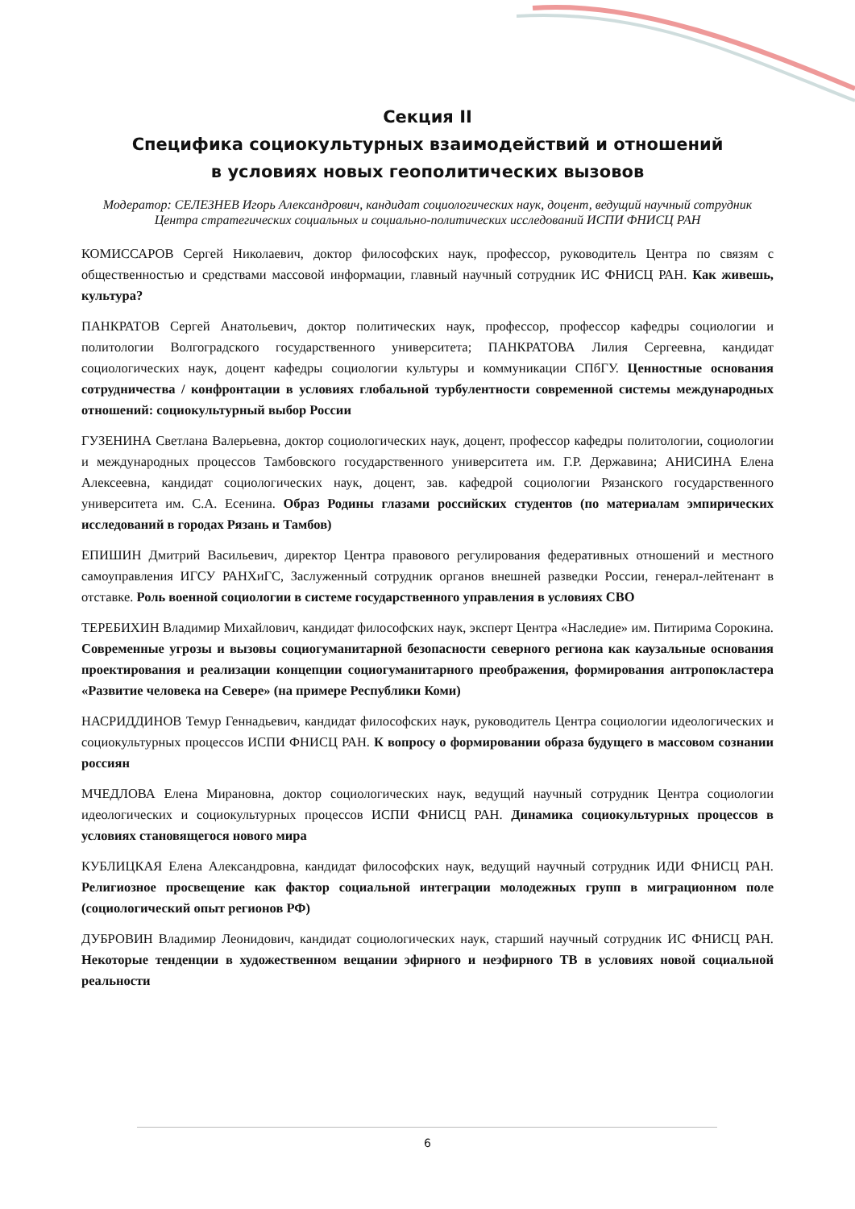Секция II
Специфика социокультурных взаимодействий и отношений
в условиях новых геополитических вызовов
Модератор: СЕЛЕЗНЕВ Игорь Александрович, кандидат социологических наук, доцент, ведущий научный сотрудник Центра стратегических социальных и социально-политических исследований ИСПИ ФНИСЦ РАН
КОМИССАРОВ Сергей Николаевич, доктор философских наук, профессор, руководитель Центра по связям с общественностью и средствами массовой информации, главный научный сотрудник ИС ФНИСЦ РАН. Как живешь, культура?
ПАНКРАТОВ Сергей Анатольевич, доктор политических наук, профессор, профессор кафедры социологии и политологии Волгоградского государственного университета; ПАНКРАТОВА Лилия Сергеевна, кандидат социологических наук, доцент кафедры социологии культуры и коммуникации СПбГУ. Ценностные основания сотрудничества / конфронтации в условиях глобальной турбулентности современной системы международных отношений: социокультурный выбор России
ГУЗЕНИНА Светлана Валерьевна, доктор социологических наук, доцент, профессор кафедры политологии, социологии и международных процессов Тамбовского государственного университета им. Г.Р. Державина; АНИСИНА Елена Алексеевна, кандидат социологических наук, доцент, зав. кафедрой социологии Рязанского государственного университета им. С.А. Есенина. Образ Родины глазами российских студентов (по материалам эмпирических исследований в городах Рязань и Тамбов)
ЕПИШИН Дмитрий Васильевич, директор Центра правового регулирования федеративных отношений и местного самоуправления ИГСУ РАНХиГС, Заслуженный сотрудник органов внешней разведки России, генерал-лейтенант в отставке. Роль военной социологии в системе государственного управления в условиях СВО
ТЕРЕБИХИН Владимир Михайлович, кандидат философских наук, эксперт Центра «Наследие» им. Питирима Сорокина. Современные угрозы и вызовы социогуманитарной безопасности северного региона как каузальные основания проектирования и реализации концепции социогуманитарного преображения, формирования антропокластера «Развитие человека на Севере» (на примере Республики Коми)
НАСРИДДИНОВ Темур Геннадьевич, кандидат философских наук, руководитель Центра социологии идеологических и социокультурных процессов ИСПИ ФНИСЦ РАН. К вопросу о формировании образа будущего в массовом сознании россиян
МЧЕДЛОВА Елена Мирановна, доктор социологических наук, ведущий научный сотрудник Центра социологии идеологических и социокультурных процессов ИСПИ ФНИСЦ РАН. Динамика социокультурных процессов в условиях становящегося нового мира
КУБЛИЦКАЯ Елена Александровна, кандидат философских наук, ведущий научный сотрудник ИДИ ФНИСЦ РАН. Религиозное просвещение как фактор социальной интеграции молодежных групп в миграционном поле (социологический опыт регионов РФ)
ДУБРОВИН Владимир Леонидович, кандидат социологических наук, старший научный сотрудник ИС ФНИСЦ РАН. Некоторые тенденции в художественном вещании эфирного и неэфирного ТВ в условиях новой социальной реальности
6